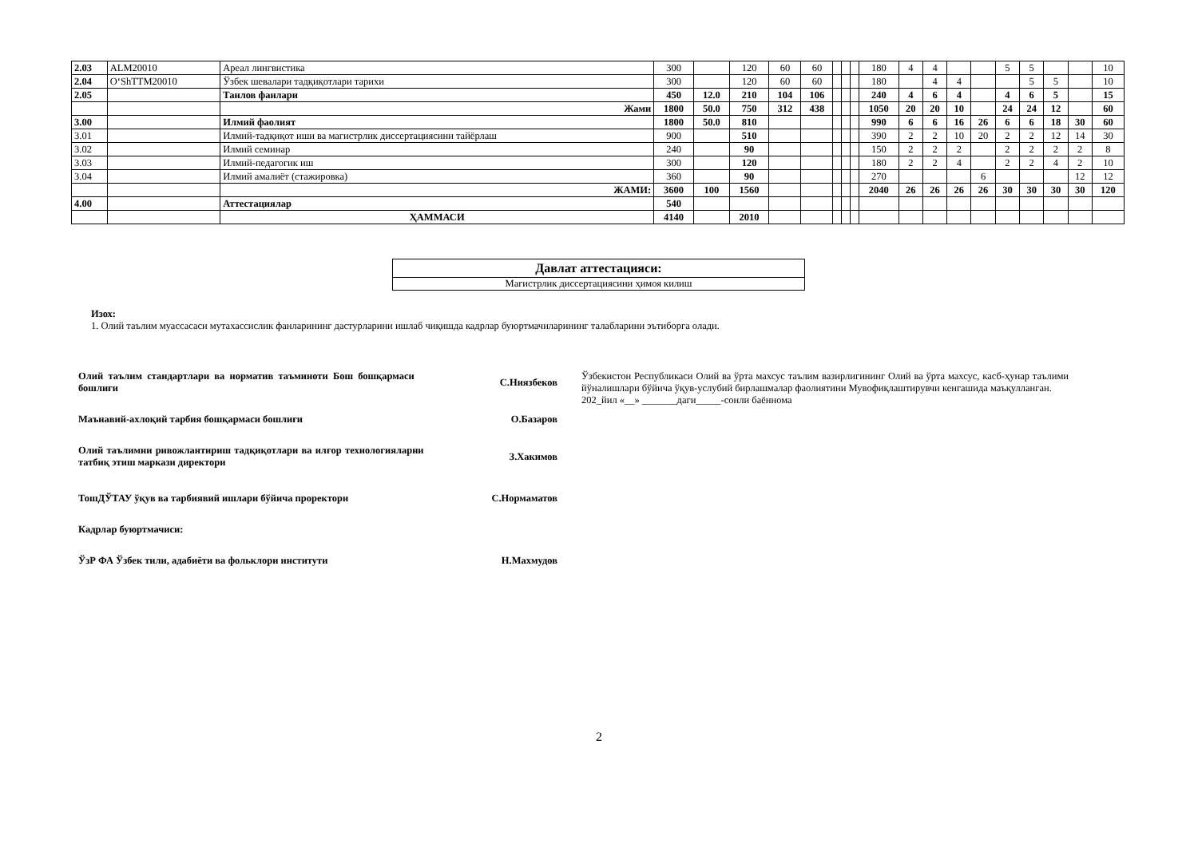| 2.03 | ALM20010 | Ареал лингвистика | 300 | | 120 | 60 | 60 | | | | 180 | 4 | 4 | | | 5 | 5 | | | 10 |
| 2.04 | O‘ShTTM20010 | Ўзбек шевалари тадқиқотлари тарихи | 300 | | 120 | 60 | 60 | | | | 180 | | 4 | 4 | | | 5 | 5 | | 10 |
| 2.05 | | Танлов фанлари | 450 | 12.0 | 210 | 104 | 106 | | | | 240 | 4 | 6 | 4 | | 4 | 6 | 5 | | 15 |
| | | Жами | 1800 | 50.0 | 750 | 312 | 438 | | | | 1050 | 20 | 20 | 10 | | 24 | 24 | 12 | | 60 |
| 3.00 | | Илмий фаолият | 1800 | 50.0 | 810 | | | | | | 990 | 6 | 6 | 16 | 26 | 6 | 6 | 18 | 30 | 60 |
| 3.01 | | Илмий-тадқиқот иши ва магистрлик диссертациясини тайёрлаш | 900 | | 510 | | | | | | 390 | 2 | 2 | 10 | 20 | 2 | 2 | 12 | 14 | 30 |
| 3.02 | | Илмий семинар | 240 | | 90 | | | | | | 150 | 2 | 2 | 2 | | 2 | 2 | 2 | 2 | 8 |
| 3.03 | | Илмий-педагогик иш | 300 | | 120 | | | | | | 180 | 2 | 2 | 4 | | 2 | 2 | 4 | 2 | 10 |
| 3.04 | | Илмий амалиёт (стажировка) | 360 | | 90 | | | | | | 270 | | | | 6 | | | | 12 | 12 |
| | | ЖАМИ: | 3600 | 100 | 1560 | | | | | | 2040 | 26 | 26 | 26 | 26 | 30 | 30 | 30 | 30 | 120 |
| 4.00 | | Аттестациялар | 540 | | | | | | | | | | | | | | | | | |
| | | ҲАММАСИ | 4140 | | 2010 | | | | | | | | | | | | | | | |
Давлат аттестацияси:
Магистрлик диссертациясини ҳимоя килиш
Изох:
1. Олий таълим муассасаси мутахассислик фанларининг дастурларини ишлаб чиқишда кадрлар буюртмачиларининг талабларини эътиборга олади.
Олий таълим стандартлари ва норматив таъминоти Бош бошқармаси бошлиғи
С.Ниязбеков
Маънавий-ахлоқий тарбия бошқармаси бошлиғи О.Базаров
Олий таълимни ривожлантириш тадқиқотлари ва илғор технологияларни татбиқ этиш маркази директори
З.Хакимов
ТошДЎТАУ ўқув ва тарбиявий ишлари бўйича проректори С.Нормаматов
Кадрлар буюртмачиси:
ЎзР ФА Ўзбек тили, адабиёти ва фольклори институти Н.Махмудов
Ўзбекистон Республикаси Олий ва ўрта махсус таълим вазирлигининг Олий ва ўрта махсус, касб-ҳунар таълими йўналишлари бўйича ўқув-услубий бирлашмалар фаолиятини Мувофиқлаштирувчи кенгашида маъқулланган.
202_йил «__» _______даги_____-сонли баённома
2